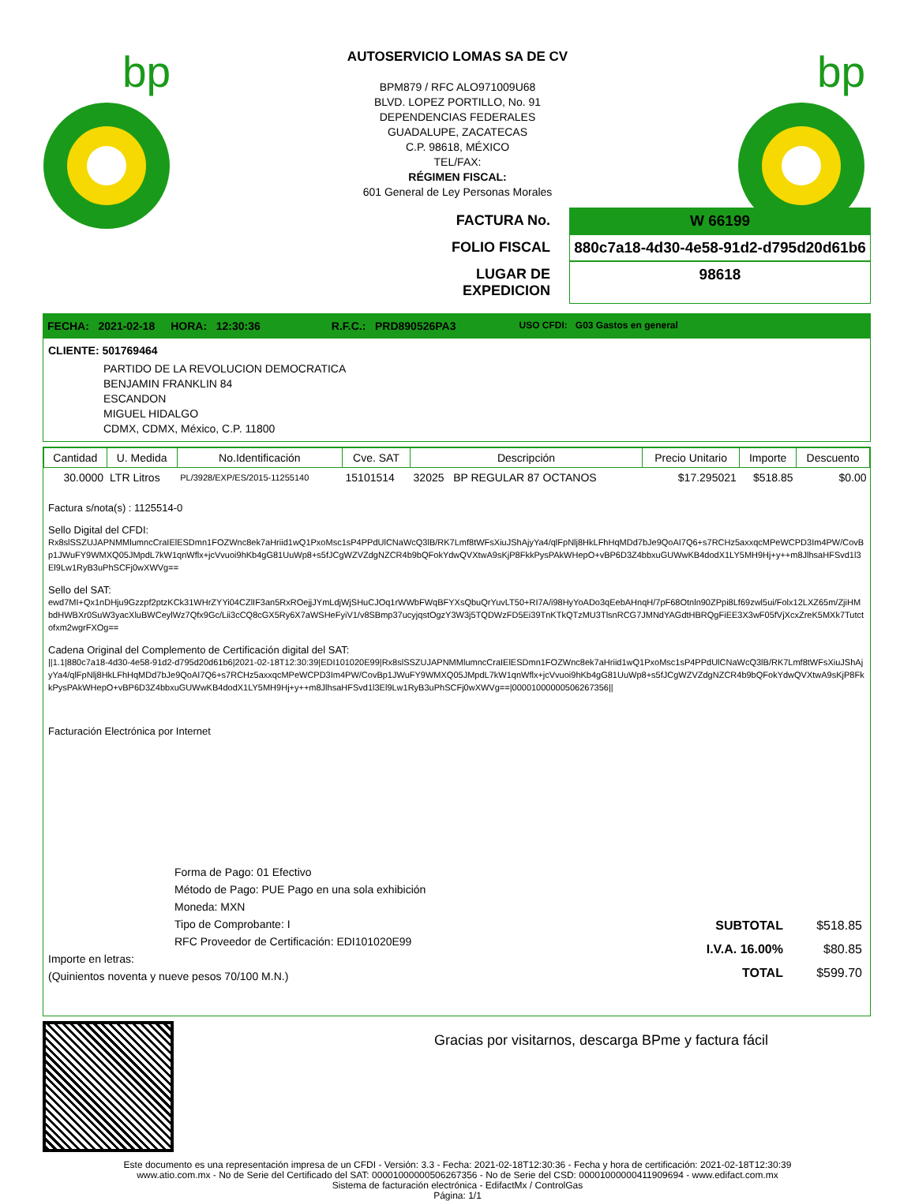bp
bp
AUTOSERVICIO LOMAS SA DE CV
BPM879 / RFC ALO971009U68
BLVD. LOPEZ PORTILLO, No. 91
DEPENDENCIAS FEDERALES
GUADALUPE, ZACATECAS
C.P. 98618, MÉXICO
TEL/FAX:
RÉGIMEN FISCAL:
601 General de Ley Personas Morales
FACTURA No. W 66199
FOLIO FISCAL 880c7a18-4d30-4e58-91d2-d795d20d61b6
LUGAR DE EXPEDICION 98618
FECHA: 2021-02-18 HORA: 12:30:36 R.F.C.: PRD890526PA3 USO CFDI: G03 Gastos en general
CLIENTE: 501769464
PARTIDO DE LA REVOLUCION DEMOCRATICA
BENJAMIN FRANKLIN 84
ESCANDON
MIGUEL HIDALGO
CDMX, CDMX, México, C.P. 11800
| Cantidad | U. Medida | No.Identificación | Cve. SAT | Descripción | Precio Unitario | Importe | Descuento |
| --- | --- | --- | --- | --- | --- | --- | --- |
| 30.0000 | LTR Litros | PL/3928/EXP/ES/2015-11255140 | 15101514 | 32025 BP REGULAR 87 OCTANOS | $17.295021 | $518.85 | $0.00 |
Factura s/nota(s) : 1125514-0
Sello Digital del CFDI:
Rx8slSSZUJAPNMMlumncCraIElESDmn1FOZWnc8ek7aHriid1wQ1PxoMsc1sP4PPdUlCNaWcQ3lB/RK7Lmf8tWFsXiuJShAjyYa4/qlFpNlj8HkLFhHqMDd7bJe9QoAI7Q6+s7RCHz5axxqcMPeWCPD3Im4PW/CovBp1JWuFY9WMXQ05JMpdL7kW1qnWflx+jcVvuoi9hKb4gG81UuWp8+s5fJCgWZVZdgNZCR4b9bQFokYdwQVXtwA9sKjP8FkkPysPAkWHepO+vBP6D3Z4bbxuGUWwKB4dodX1LY5MH9Hj+y++m8JlhsaHFSvd1l3El9Lw1RyB3uPhSCFj0wXWVg==
Sello del SAT:
ewd7MI+Qx1nDHju9Gzzpf2ptzKCk31WHrZYYi04CZlIF3an5RxROejjJYmLdjWjSHuCJOq1rWWbFWqBFYXsQbuQrYuvLT50+RI7A/i98HyYoADo3qEebAHnqH/7pF68Otnln90ZPpi8Lf69zwl5ui/Folx12LXZ65m/ZjiHMbdHWBXr0SuW3yacXluBWCeylWz7Qfx9Gc/Lii3cCQ8cGX5Ry6X7aWSHeFyiV1/v8SBmp37ucyjqstOgzY3W3j5TQDWzFD5Ei39TnKTkQTzMU3TlsnRCG7JMNdYAGdtHBRQgFiEE3X3wF05fVjXcxZreK5MXk7Tutctofxm2wgrFXOg==
Cadena Original del Complemento de Certificación digital del SAT:
||1.1|880c7a18-4d30-4e58-91d2-d795d20d61b6|2021-02-18T12:30:39|EDI101020E99|Rx8slSSZUJAPNMMlumncCraIElESDmn1FOZWnc8ek7aHriid1wQ1PxoMsc1sP4PPdUlCNaWcQ3lB/RK7Lmf8tWFsXiuJShAjyYa4/qlFpNlj8HkLFhHqMDd7bJe9QoAI7Q6+s7RCHz5axxqcMPeWCPD3Im4PW/CovBp1JWuFY9WMXQ05JMpdL7kW1qnWflx+jcVvuoi9hKb4gG81UuWp8+s5fJCgWZVZdgNZCR4b9bQFokYdwQVXtwA9sKjP8FkkPysPAkWHepO+vBP6D3Z4bbxuGUWwKB4dodX1LY5MH9Hj+y++m8JlhsaHFSvd1l3El9Lw1RyB3uPhSCFj0wXWVg==|00001000000506267356||
Facturación Electrónica por Internet
Forma de Pago: 01 Efectivo
Método de Pago: PUE Pago en una sola exhibición
Moneda: MXN
Tipo de Comprobante: I
RFC Proveedor de Certificación: EDI101020E99
Importe en letras:
(Quinientos noventa y nueve pesos 70/100 M.N.)
| SUBTOTAL | $518.85 |
| I.V.A. 16.00% | $80.85 |
| TOTAL | $599.70 |
Gracias por visitarnos, descarga BPme y factura fácil
Este documento es una representación impresa de un CFDI - Versión: 3.3 - Fecha: 2021-02-18T12:30:36 - Fecha y hora de certificación: 2021-02-18T12:30:39
www.atio.com.mx - No de Serie del Certificado del SAT: 00001000000506267356 - No de Serie del CSD: 00001000000411909694 - www.edifact.com.mx
Sistema de facturación electrónica - EdifactMx / ControlGas
Página: 1/1